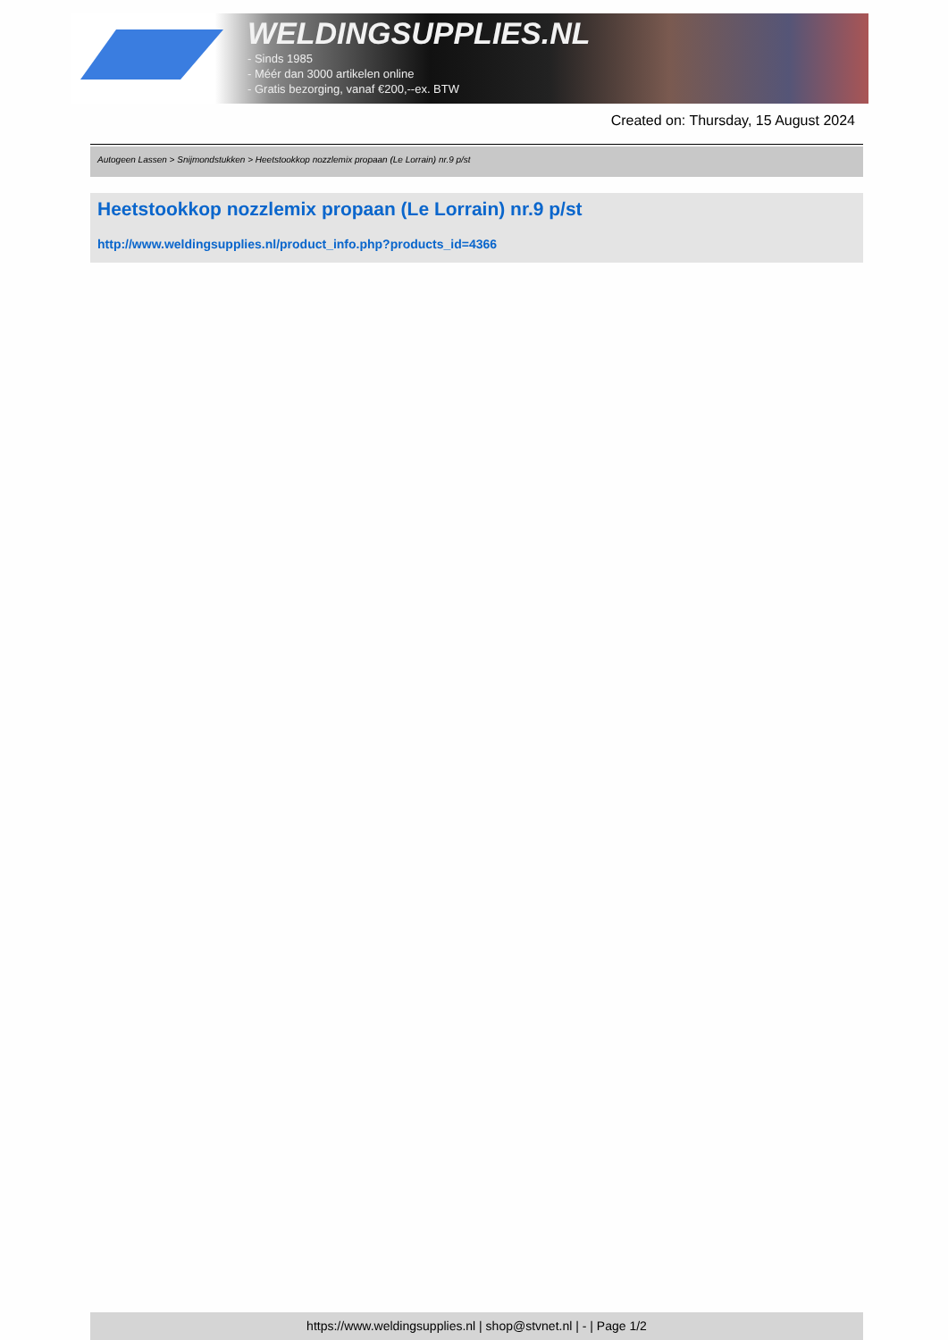WELDINGSUPPLIES.NL
- Sinds 1985
- Méér dan 3000 artikelen online
- Gratis bezorging, vanaf €200,--ex. BTW
Created on: Thursday, 15 August 2024
Autogeen Lassen > Snijmondstukken > Heetstookkop nozzlemix propaan (Le Lorrain) nr.9 p/st
Heetstookkop nozzlemix propaan (Le Lorrain) nr.9 p/st
http://www.weldingsupplies.nl/product_info.php?products_id=4366
https://www.weldingsupplies.nl | shop@stvnet.nl | - | Page 1/2